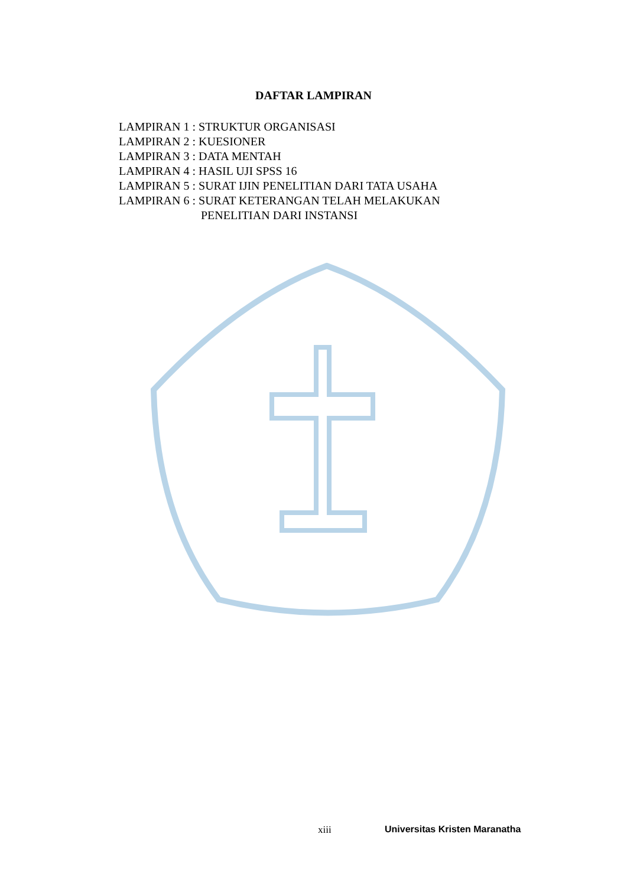DAFTAR LAMPIRAN
LAMPIRAN 1 : STRUKTUR ORGANISASI
LAMPIRAN 2 : KUESIONER
LAMPIRAN 3 : DATA MENTAH
LAMPIRAN 4 : HASIL UJI SPSS 16
LAMPIRAN 5 : SURAT IJIN PENELITIAN DARI TATA USAHA
LAMPIRAN 6 : SURAT KETERANGAN TELAH MELAKUKAN
PENELITIAN DARI INSTANSI
xiii Universitas Kristen Maranatha